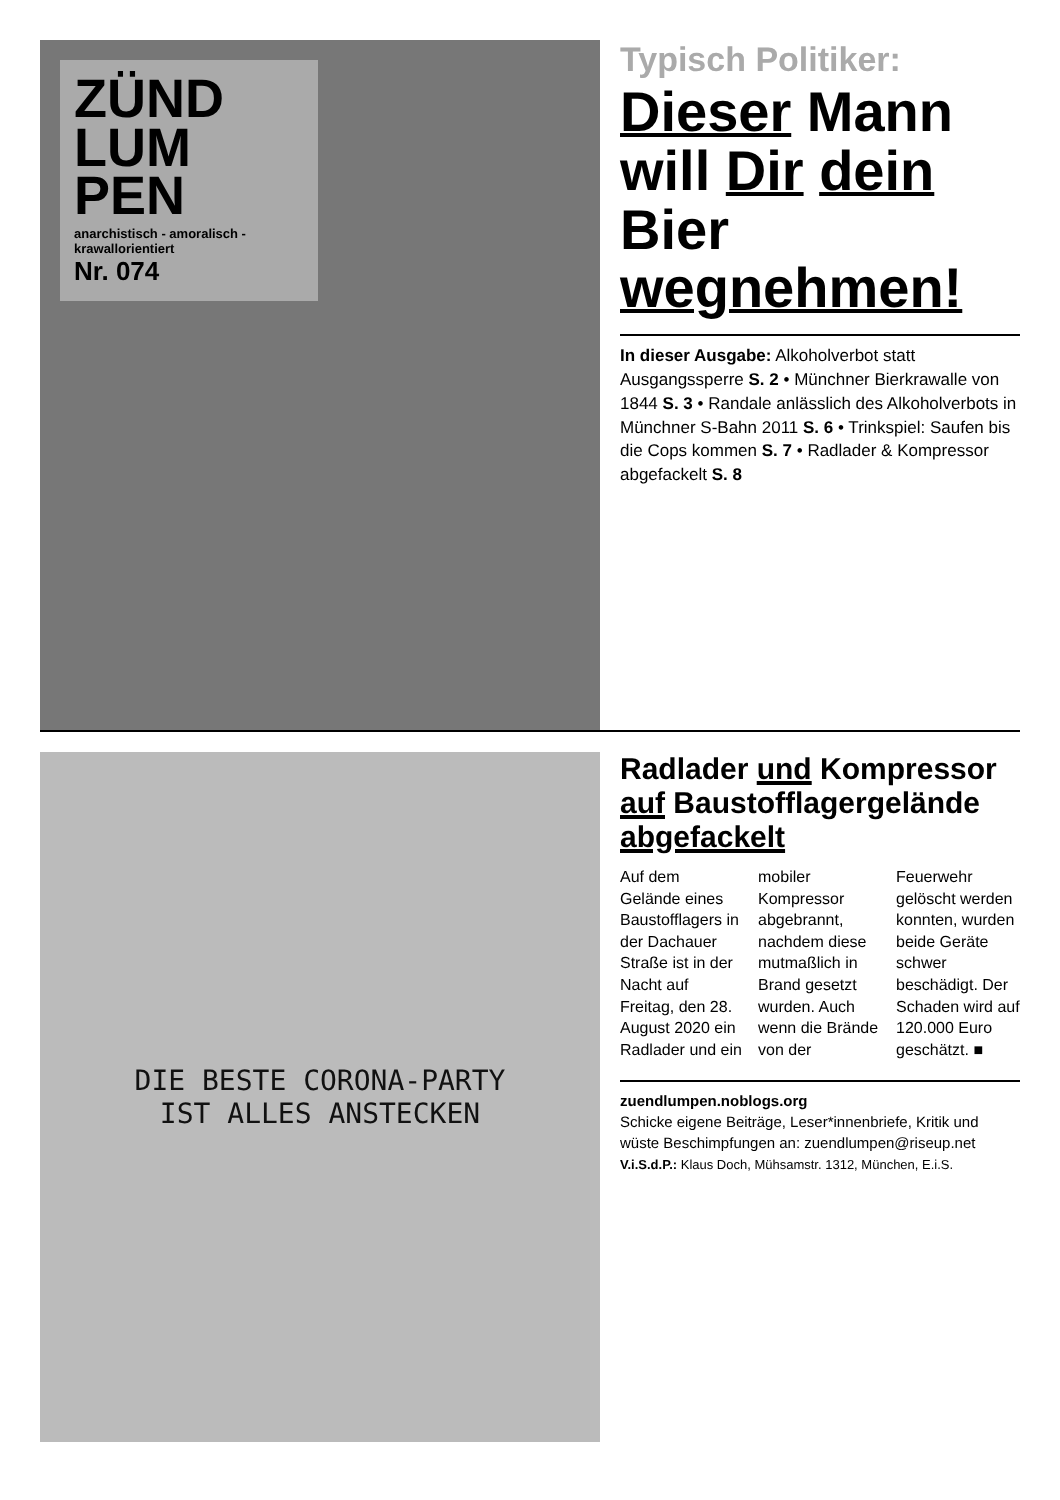ZÜND LUM PEN
anarchistisch - amoralisch - krawallorientiert
Nr. 074
Typisch Politiker:
Dieser Mann will Dir dein Bier wegnehmen!
In dieser Ausgabe: Alkoholverbot statt Ausgangssperre S. 2 • Münchner Bierkrawalle von 1844 S. 3 • Randale anlässlich des Alkoholverbots in Münchner S-Bahn 2011 S. 6 • Trinkspiel: Saufen bis die Cops kommen S. 7 • Radlader & Kompressor abgefackelt S. 8
DIE BESTE CORONA-PARTY
IST ALLES ANSTECKEN
Radlader und Kompressor auf Baustofflagergelände abgefackelt
Auf dem Gelände eines Baustofflagers in der Dachauer Straße ist in der Nacht auf Freitag, den 28. August 2020 ein Radlader und ein mobiler Kompressor abgebrannt, nachdem diese mutmaßlich in Brand gesetzt wurden. Auch wenn die Brände von der Feuerwehr gelöscht werden konnten, wurden beide Geräte schwer beschädigt. Der Schaden wird auf 120.000 Euro geschätzt. ■
zuendlumpen.noblogs.org
Schicke eigene Beiträge, Leser*innenbriefe, Kritik und wüste Beschimpfungen an: zuendlumpen@riseup.net
V.i.S.d.P.: Klaus Doch, Mühsamstr. 1312, München, E.i.S.